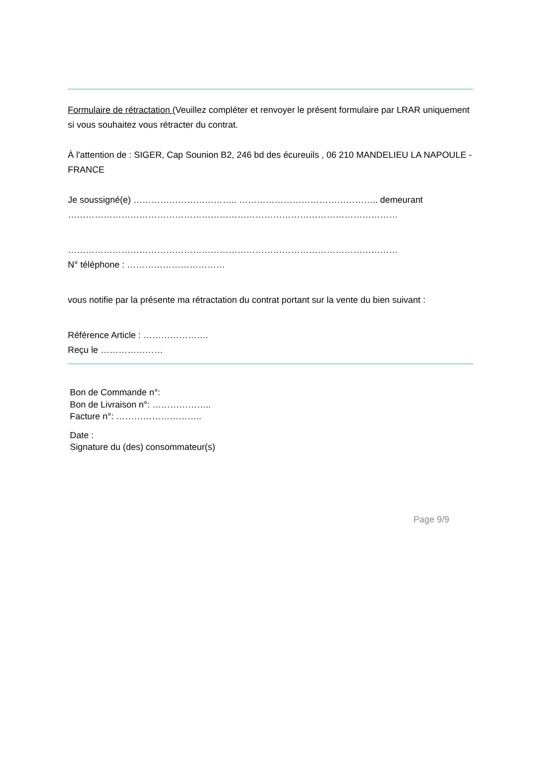Formulaire de rétractation (Veuillez compléter et renvoyer le présent formulaire par LRAR uniquement si vous souhaitez vous rétracter du contrat.
À l'attention de : SIGER, Cap Sounion B2, 246 bd des écureuils , 06 210 MANDELIEU LA NAPOULE - FRANCE
Je soussigné(e) …………………………….. ……………………………………….. demeurant
…………………………………………………………………………………………………
…………………………………………………………………………………………………
N° téléphone : ……………………………
vous notifie par la présente ma rétractation du contrat portant sur la vente du bien suivant :
Référence Article : ………………….
Reçu le …………………
Bon de Commande n°:
Bon de Livraison n°: ………………..
Facture n°: ………………………..
Date :
Signature du (des) consommateur(s)
Page 9/9